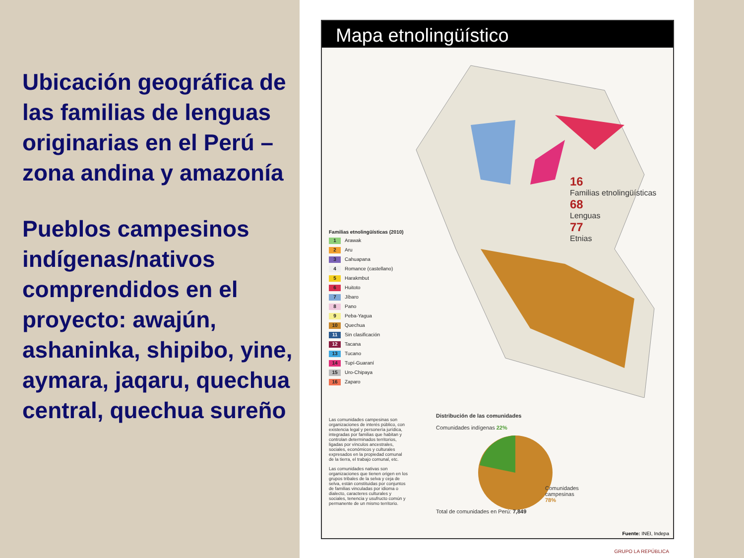Ubicación geográfica de las familias de lenguas originarias en el Perú – zona andina y amazonía
Pueblos campesinos indígenas/nativos comprendidos en el proyecto: awajún, ashaninka, shipibo, yine, aymara, jaqaru, quechua central, quechua sureño
Mapa etnolingüístico
16
Familias etnolingüísticas
68
Lenguas
77
Etnias
Familias etnolingüísticas (2010)
1 Arawak
2 Aru
3 Cahuapana
4 Romance (castellano)
5 Harakmbut
6 Huitoto
7 Jíbaro
8 Pano
9 Peba-Yagua
10 Quechua
11 Sin clasificación
12 Tacana
13 Tucano
14 Tupí-Guaraní
15 Uro-Chipaya
16 Zaparo
Las comunidades campesinas son organizaciones de interés público, con existencia legal y personería jurídica, integradas por familias que habitan y controlan determinados territorios, ligadas por vínculos ancestrales, sociales, económicos y culturales expresados en la propiedad comunal de la tierra, el trabajo comunal, etc.
Las comunidades nativas son organizaciones que tienen origen en los grupos tribales de la selva y ceja de selva, están constituidas por conjuntos de familias vinculadas por idioma o dialecto, caracteres culturales y sociales, tenencia y usufructo común y permanente de un mismo territorio.
Distribución de las comunidades
Comunidades indígenas 22%
Comunidades campesinas 78%
Total de comunidades en Perú: 7,849
Fuente: INEI, Indepa
GRUPO LA REPÚBLICA